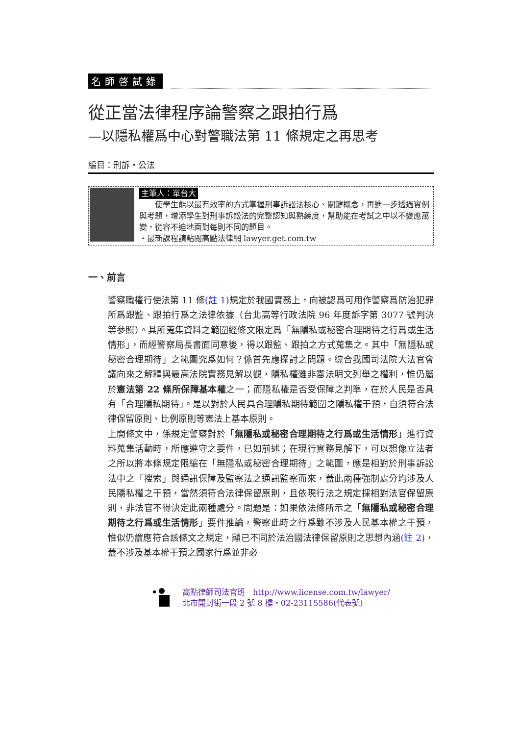名師啓試錄
從正當法律程序論警察之跟拍行爲
—以隱私權爲中心對警職法第 11 條規定之再思考
編目：刑訴‧公法
主筆人：單台大
　　使學生能以最有效率的方式掌握刑事訴訟法核心、關鍵概念，再進一步透過實例與考題，增添學生對刑事訴訟法的完整認知與熟練度，幫助能在考試之中以不變應萬變，從容不迫地面對每則不同的題目。
‧最新課程請點閱高點法律網 lawyer.get.com.tw
一、前言
警察職權行使法第 11 條(註 1) 規定於我國實務上，向被認爲可用作警察爲防治犯罪所爲跟監、跟拍行爲之法律依據（台北高等行政法院 96 年度訴字第 3077 號判決等參照）。其所蒐集資料之範圍經條文限定爲「無隱私或秘密合理期待之行爲或生活情形」，而經警察局長書面同意後，得以跟監、跟拍之方式蒐集之。其中「無隱私或秘密合理期待」之範圍究爲如何？係首先應探討之問題。綜合我國司法院大法官會議向來之解釋與最高法院實務見解以觀，隱私權雖非憲法明文列舉之權利，惟仍屬於憲法第 22 條所保障基本權之一；而隱私權是否受保障之判準，在於人民是否具有「合理隱私期待」。是以對於人民具合理隱私期待範圍之隱私權干預，自須符合法律保留原則、比例原則等憲法上基本原則。
上開條文中，係規定警察對於「無隱私或秘密合理期待之行爲或生活情形」進行資料蒐集活動時，所應遵守之要件，已如前述；在現行實務見解下，可以想像立法者之所以將本條規定限縮在「無隱私或秘密合理期待」之範圍，應是相對於刑事訴訟法中之「搜索」與通訊保障及監察法之通訊監察而來，蓋此兩種強制處分均涉及人民隱私權之干預，當然須符合法律保留原則，且依現行法之規定採相對法官保留原則，非法官不得決定此兩種處分。問題是：如果依法條所示之「無隱私或秘密合理期待之行爲或生活情形」要件推論，警察此時之行爲雖不涉及人民基本權之干預，惟似仍謂應符合該條文之規定，顯已不同於法治國法律保留原則之思想內涵(註 2)，蓋不涉及基本權干預之國家行爲並非必
高點律師司法官班　http://www.license.com.tw/lawyer/
北市開封街一段 2 號 8 樓‧02-23115586(代表號)